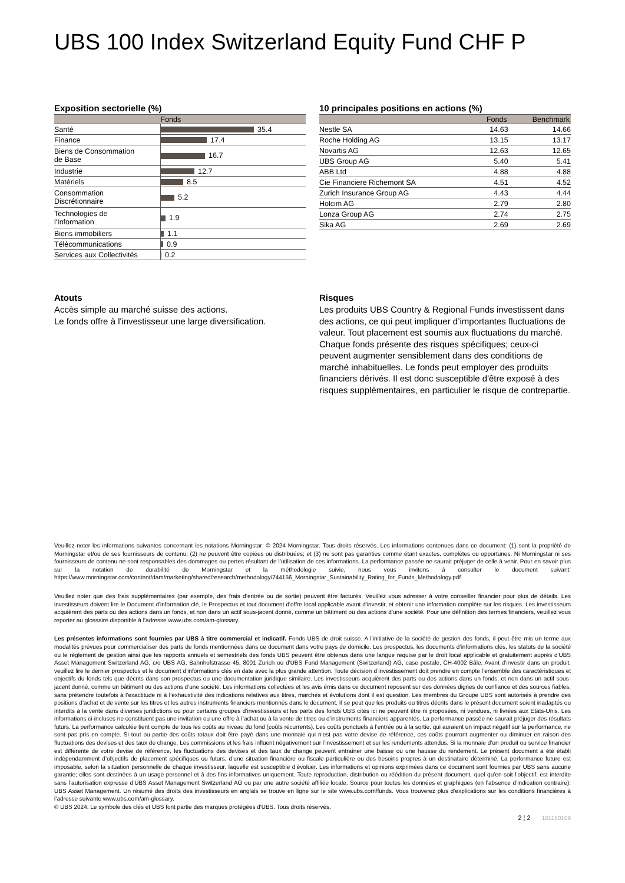UBS 100 Index Switzerland Equity Fund CHF P
Exposition sectorielle (%)
| | Fonds |
| --- | --- |
| Santé | 35.4 |
| Finance | 17.4 |
| Biens de Consommation de Base | 16.7 |
| Industrie | 12.7 |
| Matériels | 8.5 |
| Consommation Discrétionnaire | 5.2 |
| Technologies de l'Information | 1.9 |
| Biens immobiliers | 1.1 |
| Télécommunications | 0.9 |
| Services aux Collectivités | 0.2 |
10 principales positions en actions (%)
| | Fonds | Benchmark |
| --- | --- | --- |
| Nestle SA | 14.63 | 14.66 |
| Roche Holding AG | 13.15 | 13.17 |
| Novartis AG | 12.63 | 12.65 |
| UBS Group AG | 5.40 | 5.41 |
| ABB Ltd | 4.88 | 4.88 |
| Cie Financiere Richemont SA | 4.51 | 4.52 |
| Zurich Insurance Group AG | 4.43 | 4.44 |
| Holcim AG | 2.79 | 2.80 |
| Lonza Group AG | 2.74 | 2.75 |
| Sika AG | 2.69 | 2.69 |
Atouts
Accès simple au marché suisse des actions.
Le fonds offre à l'investisseur une large diversification.
Risques
Les produits UBS Country & Regional Funds investissent dans des actions, ce qui peut impliquer d’importantes fluctuations de valeur. Tout placement est soumis aux fluctuations du marché. Chaque fonds présente des risques spécifiques; ceux-ci peuvent augmenter sensiblement dans des conditions de marché inhabituelles. Le fonds peut employer des produits financiers dérivés. Il est donc susceptible d'être exposé à des risques supplémentaires, en particulier le risque de contrepartie.
Veuillez noter les informations suivantes concernant les notations Morningstar: © 2024 Morningstar. Tous droits réservés. Les informations contenues dans ce document: (1) sont la propriété de Morningstar et/ou de ses fournisseurs de contenu; (2) ne peuvent être copiées ou distribuées; et (3) ne sont pas garanties comme étant exactes, complètes ou opportunes. Ni Morningstar ni ses fournisseurs de contenu ne sont responsables des dommages ou pertes résultant de l’utilisation de ces informations. La performance passée ne saurait préjuger de celle à venir. Pour en savoir plus sur la notation de durabilité de Morningstar et la méthodologie suivie, nous vous invitons à consulter le document suivant: https://www.morningstar.com/content/dam/marketing/shared/research/methodology/744156_Morningstar_Sustainability_Rating_for_Funds_Methodology.pdf
Veuillez noter que des frais supplémentaires (par exemple, des frais d’entrée ou de sortie) peuvent être facturés. Veuillez vous adresser à votre conseiller financier pour plus de détails. Les investisseurs doivent lire le Document d’information clé, le Prospectus et tout document d'offre local applicable avant d'investir, et obtenir une information complète sur les risques. Les investisseurs acquièrent des parts ou des actions dans un fonds, et non dans un actif sous-jacent donné, comme un bâtiment ou des actions d’une société. Pour une définition des termes financiers, veuillez vous reporter au glossaire disponible à l’adresse www.ubs.com/am-glossary.
Les présentes informations sont fournies par UBS à titre commercial et indicatif. Fonds UBS de droit suisse. A l’initiative de la société de gestion des fonds, il peut être mis un terme aux modalités prévues pour commercialiser des parts de fonds mentionnées dans ce document dans votre pays de domicile. Les prospectus, les documents d’informations clés, les statuts de la société ou le règlement de gestion ainsi que les rapports annuels et semestriels des fonds UBS peuvent être obtenus dans une langue requise par le droit local applicable et gratuitement auprès d'UBS Asset Management Switzerland AG, c/o UBS AG, Bahnhofstrasse 45, 8001 Zurich ou d'UBS Fund Management (Switzerland) AG, case postale, CH-4002 Bâle. Avant d’investir dans un produit, veuillez lire le dernier prospectus et le document d’informations clés en date avec la plus grande attention. Toute décision d’investissement doit prendre en compte l’ensemble des caractéristiques et objectifs du fonds tels que décrits dans son prospectus ou une documentation juridique similaire. Les investisseurs acquièrent des parts ou des actions dans un fonds, et non dans un actif sous-jacent donné, comme un bâtiment ou des actions d’une société. Les informations collectées et les avis émis dans ce document reposent sur des données dignes de confiance et des sources fiables, sans prétendre toutefois à l’exactitude ni à l’exhaustivité des indications relatives aux titres, marchés et évolutions dont il est question. Les membres du Groupe UBS sont autorisés à prendre des positions d’achat et de vente sur les titres et les autres instruments financiers mentionnés dans le document. Il se peut que les produits ou titres décrits dans le présent document soient inadaptés ou interdits à la vente dans diverses juridictions ou pour certains groupes d’investisseurs et les parts des fonds UBS cités ici ne peuvent être ni proposées, ni vendues, ni livrées aux Etats-Unis. Les informations ci-incluses ne constituent pas une invitation ou une offre à l’achat ou à la vente de titres ou d’instruments financiers apparentés. La performance passée ne saurait préjuger des résultats futurs. La performance calculée tient compte de tous les coûts au niveau du fond (coûts récurrents). Les coûts ponctuels à l’entrée ou à la sortie, qui auraient un impact négatif sur la performance, ne sont pas pris en compte. Si tout ou partie des coûts totaux doit être payé dans une monnaie qui n’est pas votre devise de référence, ces coûts pourront augmenter ou diminuer en raison des fluctuations des devises et des taux de change. Les commissions et les frais influent négativement sur l’investissement et sur les rendements attendus. Si la monnaie d’un produit ou service financier est différente de votre devise de référence, les fluctuations des devises et des taux de change peuvent entraîner une baisse ou une hausse du rendement. Le présent document a été établi indépendamment d’objectifs de placement spécifiques ou futurs, d’une situation financière ou fiscale particulière ou des besoins propres à un destinataire déterminé. La performance future est imposable, selon la situation personnelle de chaque investisseur, laquelle est susceptible d’évoluer. Les informations et opinions exprimées dans ce document sont fournies par UBS sans aucune garantie; elles sont destinées à un usage personnel et à des fins informatives uniquement. Toute reproduction, distribution ou réédition du présent document, quel qu’en soit l’objectif, est interdite sans l’autorisation expresse d’UBS Asset Management Switzerland AG ou par une autre société affiliée locale. Source pour toutes les données et graphiques (en l’absence d’indication contraire): UBS Asset Management. Un résumé des droits des investisseurs en anglais se trouve en ligne sur le site www.ubs.com/funds. Vous trouverez plus d’explications sur les conditions financières à l’adresse suivante www.ubs.com/am-glossary.
© UBS 2024. Le symbole des clés et UBS font partie des marques protégées d'UBS. Tous droits réservés.
2 ¦ 2 101150109